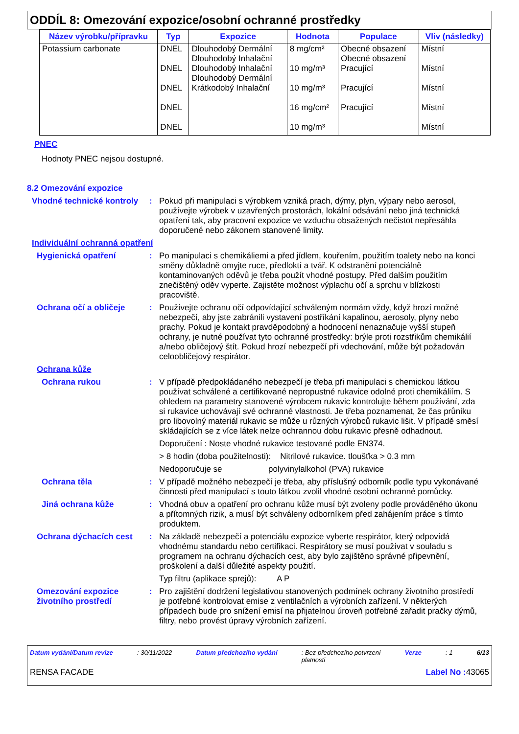ODDÍL 8: Omezování expozice/osobní ochranné prostředky
| Název výrobku/přípravku | Typ | Expozice | Hodnota | Populace | Vliv (následky) |
| --- | --- | --- | --- | --- | --- |
| Potassium carbonate | DNEL DNEL DNEL DNEL DNEL | Dlouhodobý Dermální Dlouhodobý Inhalační Dlouhodobý Inhalační Dlouhodobý Dermální Krátkodobý Inhalační | 8 mg/cm² 10 mg/m³ 10 mg/m³ 16 mg/cm² 10 mg/m³ | Obecné obsazení Obecné obsazení Pracující Pracující Pracující | Místní Místní Místní Místní Místní |
PNEC
Hodnoty PNEC nejsou dostupné.
8.2 Omezování expozice
Vhodné technické kontroly
: Pokud při manipulaci s výrobkem vzniká prach, dýmy, plyn, výpary nebo aerosol, používejte výrobek v uzavřených prostorách, lokální odsávání nebo jiná technická opatření tak, aby pracovní expozice ve vzduchu obsažených nečistot nepřesáhla doporučené nebo zákonem stanovené limity.
Individuální ochranná opatření
Hygienická opatření : Po manipulaci s chemikáliemi a před jídlem, kouřením, použitím toalety nebo na konci směny důkladně omyjte ruce, předloktí a tvář. K odstranění potenciálně kontaminovaných oděvů je třeba použít vhodné postupy. Před dalším použitím znečištěný oděv vyperte. Zajistěte možnost výplachu očí a sprchu v blízkosti pracoviště.
Ochrana očí a obličeje : Používejte ochranu očí odpovídající schváleným normám vždy, když hrozí možné nebezpečí, aby jste zabránili vystavení postříkání kapalinou, aerosoly, plyny nebo prachy. Pokud je kontakt pravděpodobný a hodnocení nenaznačuje vyšší stupeň ochrany, je nutné používat tyto ochranné prostředky: brýle proti rozstřikům chemikálií a/nebo obličejový štít. Pokud hrozí nebezpečí při vdechování, může být požadován celoobličejový respirátor.
Ochrana kůže
Ochrana rukou : V případě předpokládaného nebezpečí je třeba při manipulaci s chemickou látkou používat schválené a certifikované nepropustné rukavice odolné proti chemikáliím. S ohledem na parametry stanovené výrobcem rukavic kontrolujte během používání, zda si rukavice uchovávají své ochranné vlastnosti. Je třeba poznamenat, že čas průniku pro libovolný materiál rukavic se může u různých výrobců rukavic lišit. V případě směsí skládajících se z více látek nelze ochrannou dobu rukavic přesně odhadnout.
Doporučení : Noste vhodné rukavice testované podle EN374.
> 8 hodin (doba použitelnosti): Nitrilové rukavice. tloušťka > 0.3 mm
Nedoporučuje se polyvinylalkohol (PVA) rukavice
Ochrana těla : V případě možného nebezpečí je třeba, aby příslušný odborník podle typu vykonávané činnosti před manipulací s touto látkou zvolil vhodné osobní ochranné pomůcky.
Jiná ochrana kůže : Vhodná obuv a opatření pro ochranu kůže musí být zvoleny podle prováděného úkonu a přítomných rizik, a musí být schváleny odborníkem před zahájením práce s tímto produktem.
Ochrana dýchacích cest : Na základě nebezpečí a potenciálu expozice vyberte respirátor, který odpovídá vhodnému standardu nebo certifikaci. Respirátory se musí používat v souladu s programem na ochranu dýchacích cest, aby bylo zajištěno správné připevnění, proškolení a další důležité aspekty použití.
Typ filtru (aplikace sprejů): A P
Omezování expozice životního prostředí
: Pro zajištění dodržení legislativou stanovených podmínek ochrany životního prostředí je potřebné kontrolovat emise z ventilačních a výrobních zařízení. V některých případech bude pro snížení emisí na přijatelnou úroveň potřebné zařadit pračky dýmů, filtry, nebo provést úpravy výrobních zařízení.
Datum vydání/Datum revize: 30/11/2022 Datum předchozího vydání: Bez předchozího potvrzení
platnosti Verze: 1 6/13
RENSA FACADE Label No : 43065